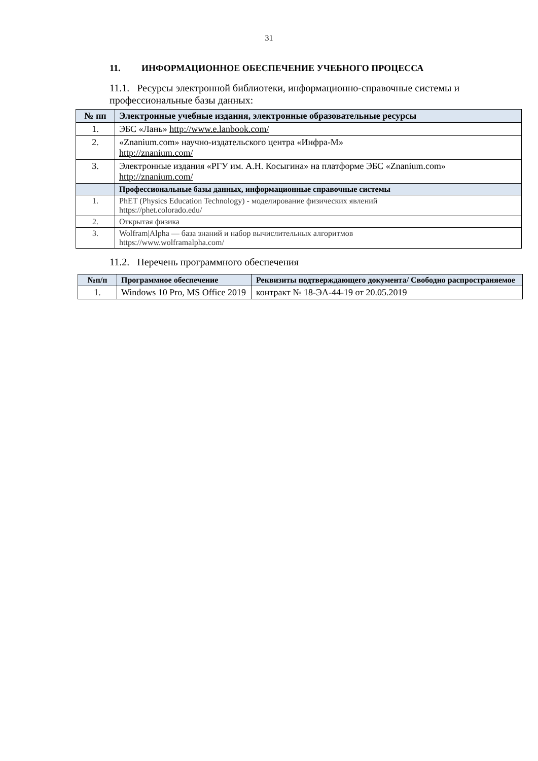31
11. ИНФОРМАЦИОННОЕ ОБЕСПЕЧЕНИЕ УЧЕБНОГО ПРОЦЕССА
11.1. Ресурсы электронной библиотеки, информационно-справочные системы и профессиональные базы данных:
| № пп | Электронные учебные издания, электронные образовательные ресурсы |
| --- | --- |
| 1. | ЭБС «Лань» http://www.e.lanbook.com/ |
| 2. | «Znanium.com» научно-издательского центра «Инфра-М» http://znanium.com/ |
| 3. | Электронные издания «РГУ им. А.Н. Косыгина» на платформе ЭБС «Znanium.com» http://znanium.com/ |
| | Профессиональные базы данных, информационные справочные системы |
| 1. | PhET (Physics Education Technology) - моделирование физических явлений https://phet.colorado.edu/ |
| 2. | Открытая физика |
| 3. | Wolfram/Alpha — база знаний и набор вычислительных алгоритмов https://www.wolframalpha.com/ |
11.2. Перечень программного обеспечения
| №п/п | Программное обеспечение | Реквизиты подтверждающего документа/ Свободно распространяемое |
| --- | --- | --- |
| 1. | Windows 10 Pro, MS Office 2019 | контракт № 18-ЭА-44-19 от 20.05.2019 |